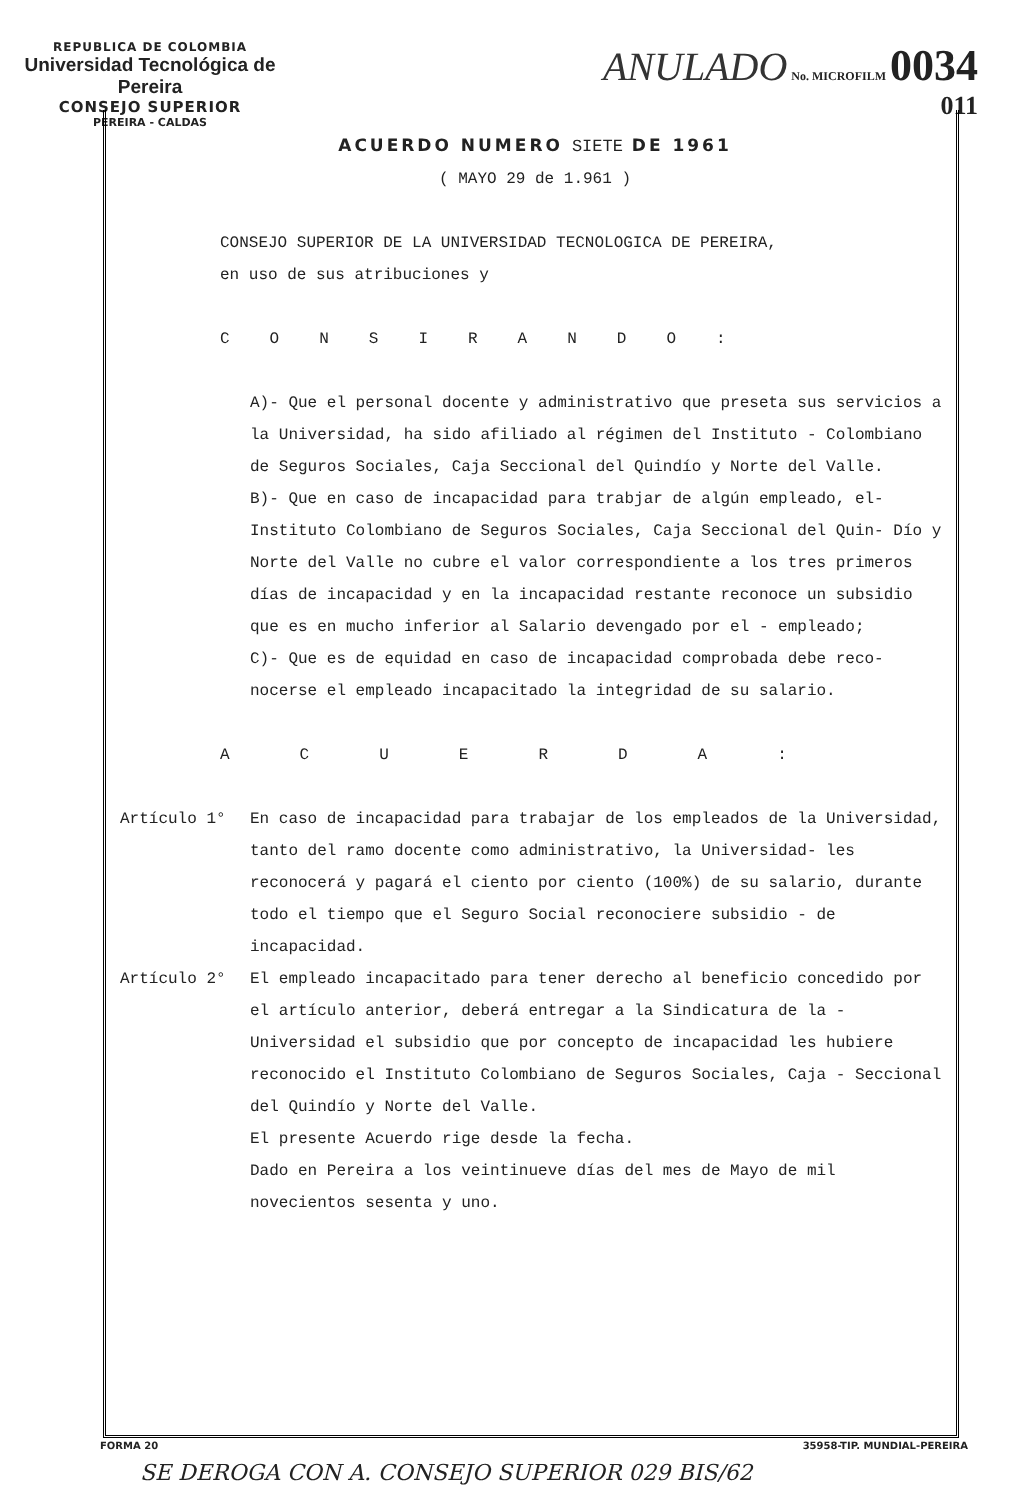REPUBLICA DE COLOMBIA
Universidad Tecnológica de Pereira
CONSEJO SUPERIOR
PEREIRA - CALDAS
ANULADO No. MICROFILM 0034
011
ACUERDO NUMERO SIETE DE 1961
( MAYO 29 de 1.961 )
CONSEJO SUPERIOR DE LA UNIVERSIDAD TECNOLOGICA DE PEREIRA,
en uso de sus atribuciones y
CONSIRANDO:
A)- Que el personal docente y administrativo que preseta sus servicios a la Universidad, ha sido afiliado al régimen del Instituto - Colombiano de Seguros Sociales, Caja Seccional del Quindío y Norte del Valle.
B)- Que en caso de incapacidad para trabjar de algún empleado, el- Instituto Colombiano de Seguros Sociales, Caja Seccional del Quin- Dío y Norte del Valle no cubre el valor correspondiente a los tres primeros días de incapacidad y en la incapacidad restante reconoce un subsidio que es en mucho inferior al Salario devengado por el - empleado;
C)- Que es de equidad en caso de incapacidad comprobada debe reco- nocerse el empleado incapacitado la integridad de su salario.
ACUERDA:
Artículo 1° En caso de incapacidad para trabajar de los empleados de la Universidad, tanto del ramo docente como administrativo, la Universidad- les reconocerá y pagará el ciento por ciento (100%) de su salario, durante todo el tiempo que el Seguro Social reconociere subsidio - de incapacidad.
Artículo 2° El empleado incapacitado para tener derecho al beneficio concedido por el artículo anterior, deberá entregar a la Sindicatura de la - Universidad el subsidio que por concepto de incapacidad les hubiere reconocido el Instituto Colombiano de Seguros Sociales, Caja - Seccional del Quindío y Norte del Valle.
El presente Acuerdo rige desde la fecha.
Dado en Pereira a los veintinueve días del mes de Mayo de mil novecientos sesenta y uno.
FORMA 20 35958-TIP. MUNDIAL-PEREIRA
SE DEROGA CON A. CONSEJO SUPERIOR 029 BIS/62